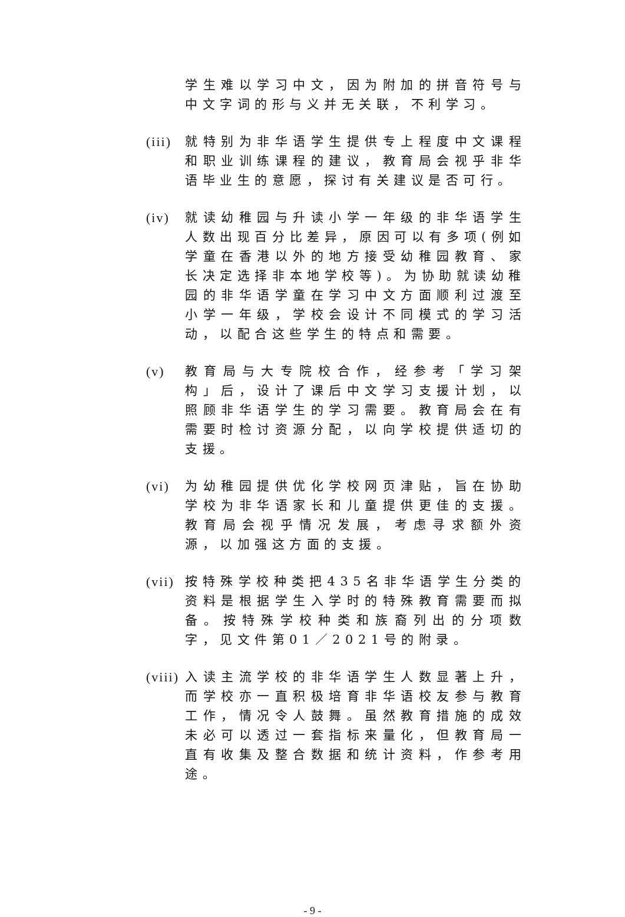学生难以学习中文，因为附加的拼音符号与中文字词的形与义并无关联，不利学习。
(iii)
就特别为非华语学生提供专上程度中文课程和职业训练课程的建议，教育局会视乎非华语毕业生的意愿，探讨有关建议是否可行。
(iv) 就读幼稚园与升读小学一年级的非华语学生人数出现百分比差异，原因可以有多项(例如学童在香港以外的地方接受幼稚园教育、家长决定选择非本地学校等)。为协助就读幼稚园的非华语学童在学习中文方面顺利过渡至小学一年级，学校会设计不同模式的学习活动，以配合这些学生的特点和需要。
(v) 教育局与大专院校合作，经参考「学习架构」后，设计了课后中文学习支援计划，以照顾非华语学生的学习需要。教育局会在有需要时检讨资源分配，以向学校提供适切的支援。
(vi) 为幼稚园提供优化学校网页津贴，旨在协助学校为非华语家长和儿童提供更佳的支援。教育局会视乎情况发展，考虑寻求额外资源，以加强这方面的支援。
(vii)
按特殊学校种类把435名非华语学生分类的资料是根据学生入学时的特殊教育需要而拟备。按特殊学校种类和族裔列出的分项数字，见文件第01／2021号的附录。
(viii)
入读主流学校的非华语学生人数显著上升，而学校亦一直积极培育非华语校友参与教育工作，情况令人鼓舞。虽然教育措施的成效未必可以透过一套指标来量化，但教育局一直有收集及整合数据和统计资料，作参考用途。
- 9 -